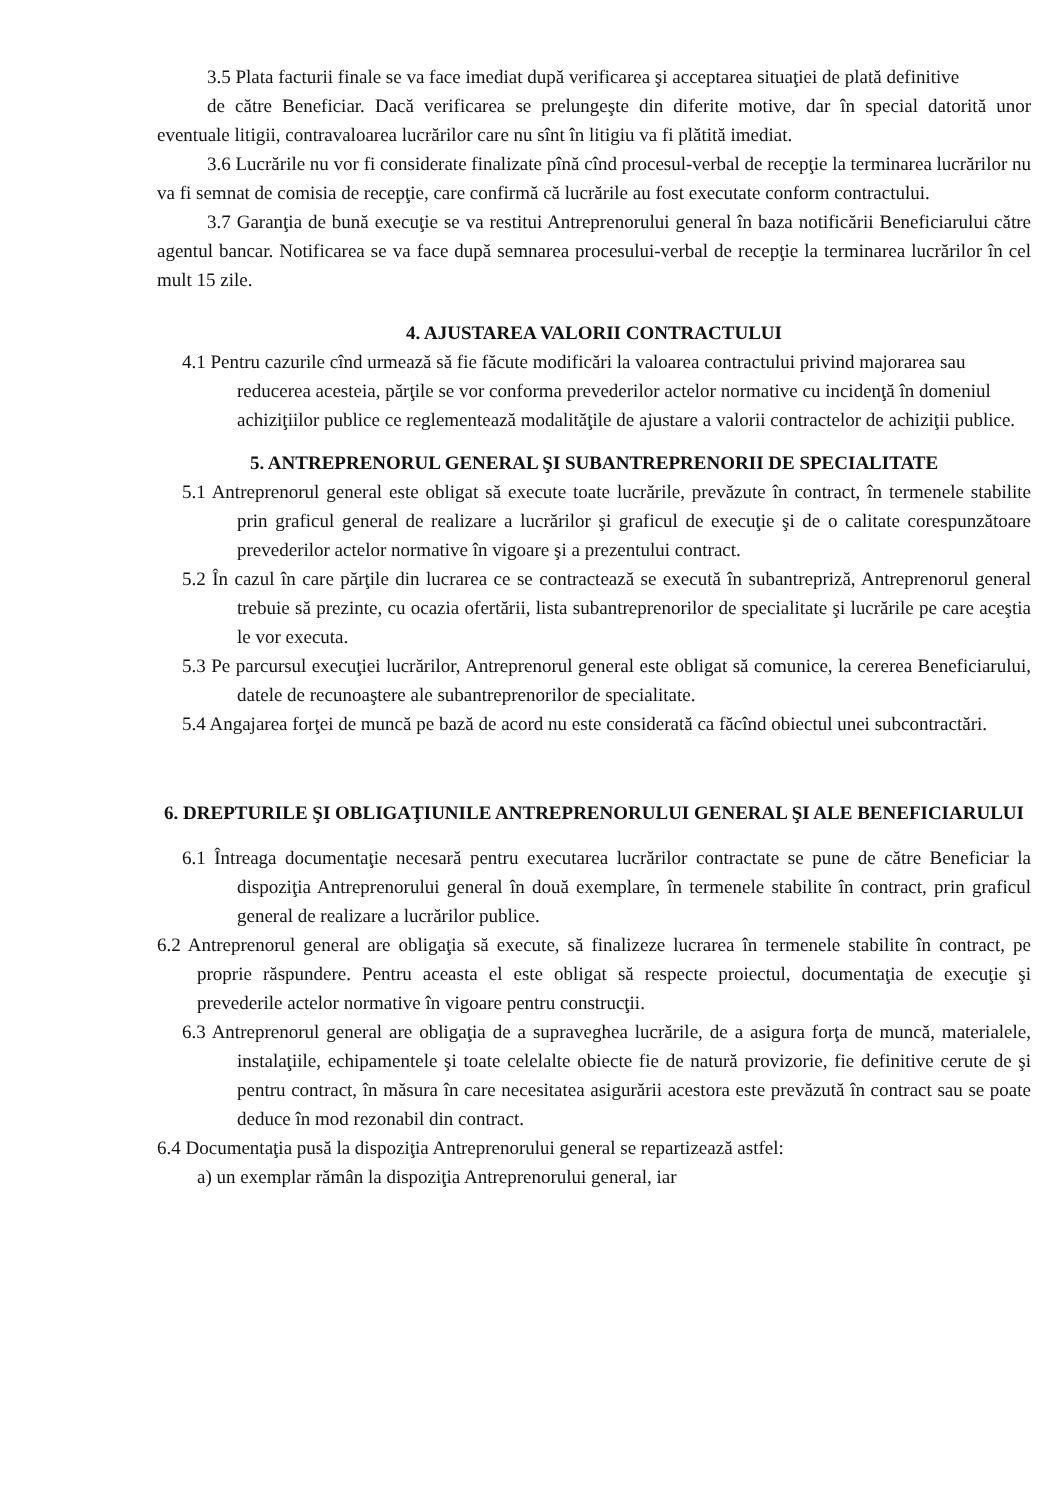3.5 Plata facturii finale se va face imediat după verificarea şi acceptarea situaţiei de plată definitive
de către Beneficiar. Dacă verificarea se prelungeşte din diferite motive, dar în special datorită unor eventuale litigii, contravaloarea lucrărilor care nu sînt în litigiu va fi plătită imediat.
3.6 Lucrările nu vor fi considerate finalizate pînă cînd procesul-verbal de recepţie la terminarea lucrărilor nu va fi semnat de comisia de recepţie, care confirmă că lucrările au fost executate conform contractului.
3.7 Garanţia de bună execuţie se va restitui Antreprenorului general în baza notificării Beneficiarului către agentul bancar. Notificarea se va face după semnarea procesului-verbal de recepţie la terminarea lucrărilor în cel mult 15 zile.
4. AJUSTAREA VALORII CONTRACTULUI
4.1 Pentru cazurile cînd urmează să fie făcute modificări la valoarea contractului privind majorarea sau reducerea acesteia, părţile se vor conforma prevederilor actelor normative cu incidenţă în domeniul achiziţiilor publice ce reglementează modalităţile de ajustare a valorii contractelor de achiziţii publice.
5. ANTREPRENORUL GENERAL ŞI SUBANTREPRENORII DE SPECIALITATE
5.1 Antreprenorul general este obligat să execute toate lucrările, prevăzute în contract, în termenele stabilite prin graficul general de realizare a lucrărilor şi graficul de execuţie şi de o calitate corespunzătoare prevederilor actelor normative în vigoare şi a prezentului contract.
5.2 În cazul în care părţile din lucrarea ce se contractează se execută în subantrepriză, Antreprenorul general trebuie să prezinte, cu ocazia ofertării, lista subantreprenorilor de specialitate şi lucrările pe care aceştia le vor executa.
5.3 Pe parcursul execuţiei lucrărilor, Antreprenorul general este obligat să comunice, la cererea Beneficiarului, datele de recunoaştere ale subantreprenorilor de specialitate.
5.4 Angajarea forţei de muncă pe bază de acord nu este considerată ca făcînd obiectul unei subcontractări.
6. DREPTURILE ŞI OBLIGAŢIUNILE ANTREPRENORULUI GENERAL ŞI ALE BENEFICIARULUI
6.1 Întreaga documentaţie necesară pentru executarea lucrărilor contractate se pune de către Beneficiar la dispoziţia Antreprenorului general în două exemplare, în termenele stabilite în contract, prin graficul general de realizare a lucrărilor publice.
6.2 Antreprenorul general are obligaţia să execute, să finalizeze lucrarea în termenele stabilite în contract, pe proprie răspundere. Pentru aceasta el este obligat să respecte proiectul, documentaţia de execuţie şi prevederile actelor normative în vigoare pentru construcţii.
6.3 Antreprenorul general are obligaţia de a supraveghea lucrările, de a asigura forţa de muncă, materialele, instalaţiile, echipamentele şi toate celelalte obiecte fie de natură provizorie, fie definitive cerute de şi pentru contract, în măsura în care necesitatea asigurării acestora este prevăzută în contract sau se poate deduce în mod rezonabil din contract.
6.4 Documentaţia pusă la dispoziţia Antreprenorului general se repartizează astfel:
a) un exemplar rămân la dispoziţia Antreprenorului general, iar